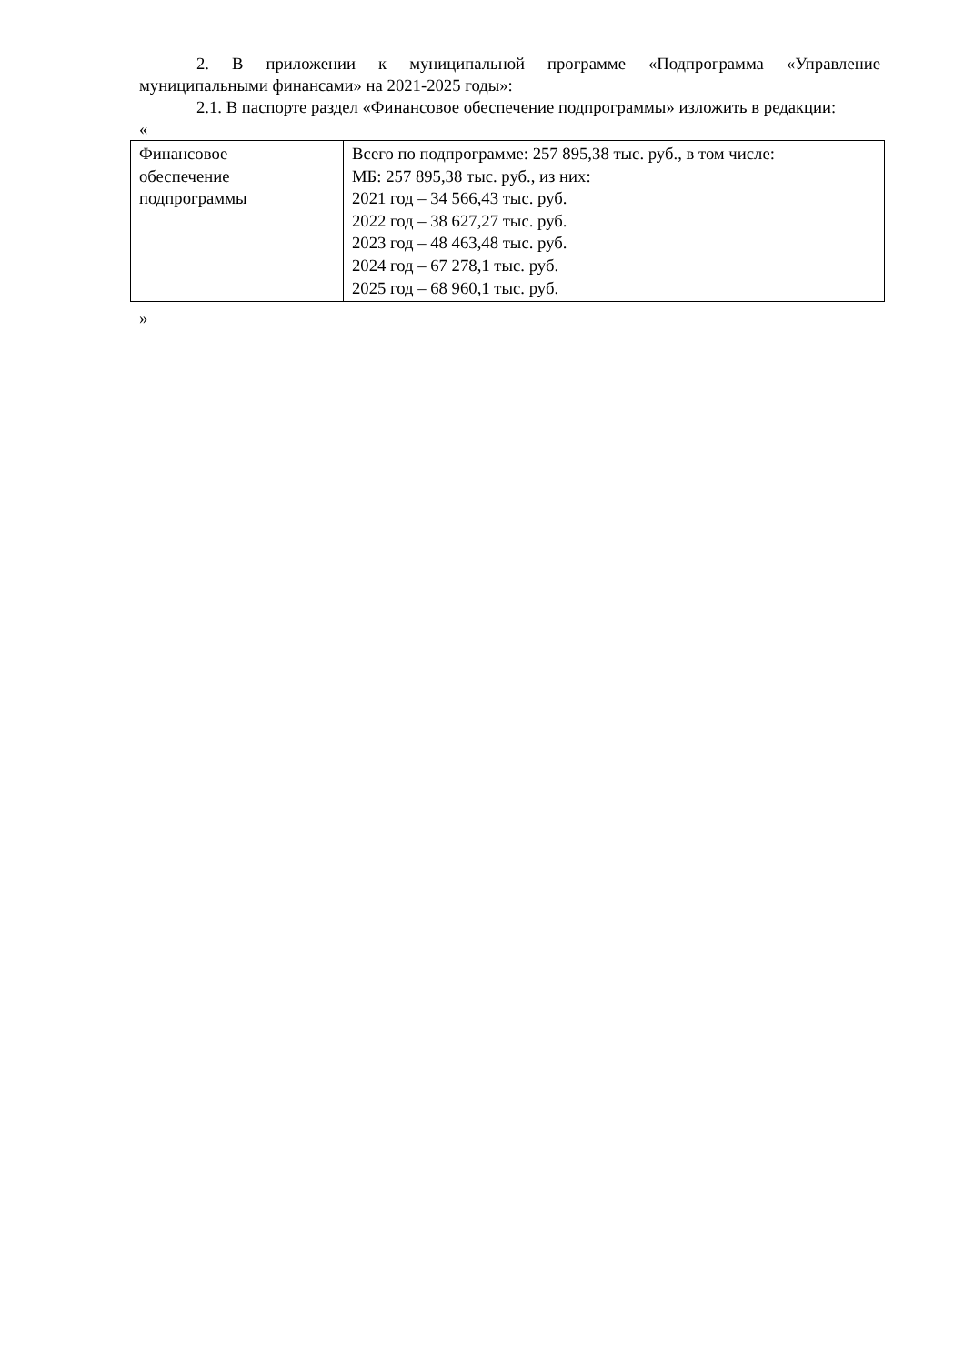2. В приложении к муниципальной программе «Подпрограмма «Управление муниципальными финансами» на 2021-2025 годы»:
2.1. В паспорте раздел «Финансовое обеспечение подпрограммы» изложить в редакции:
«
| Финансовое обеспечение подпрограммы | Всего по подпрограмме: 257 895,38 тыс. руб., в том числе: МБ: 257 895,38 тыс. руб., из них: 2021 год – 34 566,43 тыс. руб. 2022 год – 38 627,27 тыс. руб. 2023 год – 48 463,48 тыс. руб. 2024 год – 67 278,1 тыс. руб. 2025 год – 68 960,1 тыс. руб. |
»